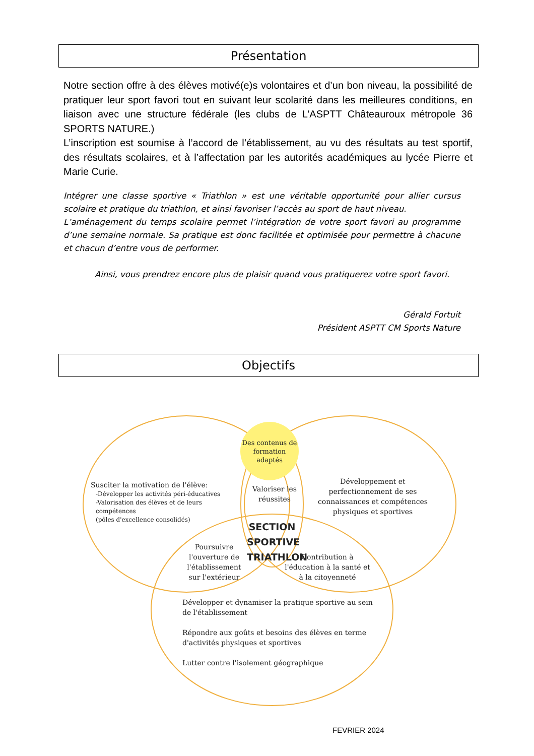Présentation
Notre section offre à des élèves motivé(e)s volontaires et d’un bon niveau, la possibilité de pratiquer leur sport favori tout en suivant leur scolarité dans les meilleures conditions, en liaison avec une structure fédérale (les clubs de L’ASPTT Châteauroux métropole 36 SPORTS NATURE.)
L’inscription est soumise à l’accord de l’établissement, au vu des résultats au test sportif, des résultats scolaires, et à l’affectation par les autorités académiques au lycée Pierre et Marie Curie.
Intégrer une classe sportive « Triathlon » est une véritable opportunité pour allier cursus scolaire et pratique du triathlon, et ainsi favoriser l’accès au sport de haut niveau.
L’aménagement du temps scolaire permet l’intégration de votre sport favori au programme d’une semaine normale. Sa pratique est donc facilitée et optimisée pour permettre à chacune et chacun d’entre vous de performer.
Ainsi, vous prendrez encore plus de plaisir quand vous pratiquerez votre sport favori.
Gérald Fortuit
Président ASPTT CM Sports Nature
Objectifs
Des contenus de formation adaptés
Susciter la motivation de l'élève:
-Développer les activités péri-éducatives
-Valorisation des élèves et de leurs compétences
(pôles d'excellence consolidés)
Valoriser les réussites
Développement et perfectionnement de ses connaissances et compétences physiques et sportives
SECTION SPORTIVE TRIATHLON
Poursuivre l'ouverture de l'établissement sur l'extérieur
Contribution à l'éducation à la santé et à la citoyenneté
Développer et dynamiser la pratique sportive au sein de l'établissement
Répondre aux goûts et besoins des élèves en terme d'activités physiques et sportives
Lutter contre l'isolement géographique
FEVRIER 2024